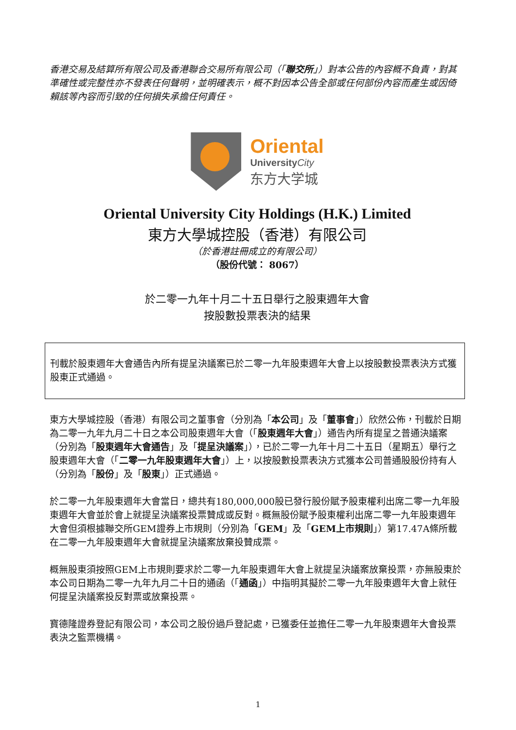香港交易及結算所有限公司及香港聯合交易所有限公司（「聯交所」）對本公告的內容概不負責，對其準確性或完整性亦不發表任何聲明，並明確表示，概不對因本公告全部或任何部份內容而產生或因倚賴該等內容而引致的任何損失承擔任何責任。
Oriental
UniversityCity
东方大学城
Oriental University City Holdings (H.K.) Limited
東方大學城控股（香港）有限公司
（於香港註冊成立的有限公司）
（股份代號： 8067）
於二零一九年十月二十五日舉行之股東週年大會
按股數投票表決的結果
刊載於股東週年大會通告內所有提呈決議案已於二零一九年股東週年大會上以按股數投票表決方式獲股東正式通過。
東方大學城控股（香港）有限公司之董事會（分別為「本公司」及「董事會」）欣然公佈，刊載於日期為二零一九年九月二十日之本公司股東週年大會（「股東週年大會」）通告內所有提呈之普通決議案（分別為「股東週年大會通告」及「提呈決議案」），已於二零一九年十月二十五日（星期五）舉行之股東週年大會（「二零一九年股東週年大會」）上，以按股數投票表決方式獲本公司普通股股份持有人（分別為「股份」及「股東」）正式通過。
於二零一九年股東週年大會當日，總共有180,000,000股已發行股份賦予股東權利出席二零一九年股東週年大會並於會上就提呈決議案投票贊成或反對。概無股份賦予股東權利出席二零一九年股東週年大會但須根據聯交所GEM證券上市規則（分別為「GEM」及「GEM上市規則」）第17.47A條所載在二零一九年股東週年大會就提呈決議案放棄投贊成票。
概無股東須按照GEM上市規則要求於二零一九年股東週年大會上就提呈決議案放棄投票，亦無股東於本公司日期為二零一九年九月二十日的通函（「通函」）中指明其擬於二零一九年股東週年大會上就任何提呈決議案投反對票或放棄投票。
寶德隆證券登記有限公司，本公司之股份過戶登記處，已獲委任並擔任二零一九年股東週年大會投票表決之監票機構。
1